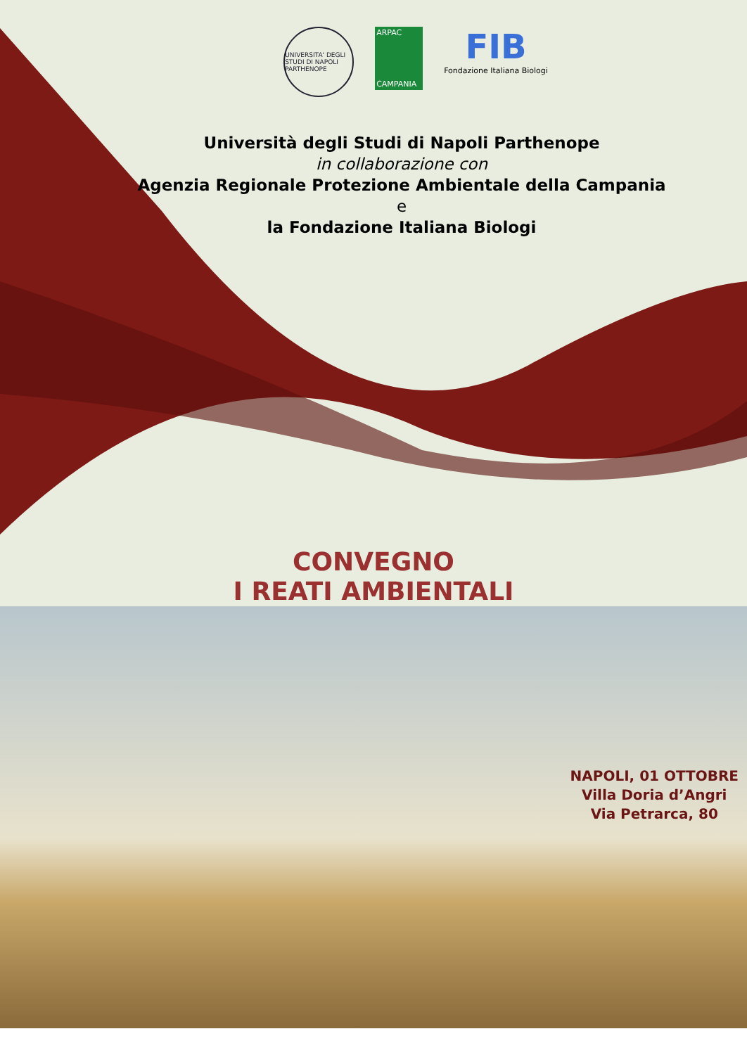UNIVERSITA' DEGLI STUDI DI NAPOLI PARTHENOPE
ARPAC
CAMPANIA
FIB
Fondazione Italiana Biologi
Università degli Studi di Napoli Parthenope
in collaborazione con
Agenzia Regionale Protezione Ambientale della Campania
e
la Fondazione Italiana Biologi
CONVEGNO
I REATI AMBIENTALI
NAPOLI, 01 OTTOBRE
Villa Doria d’Angri
Via Petrarca, 80